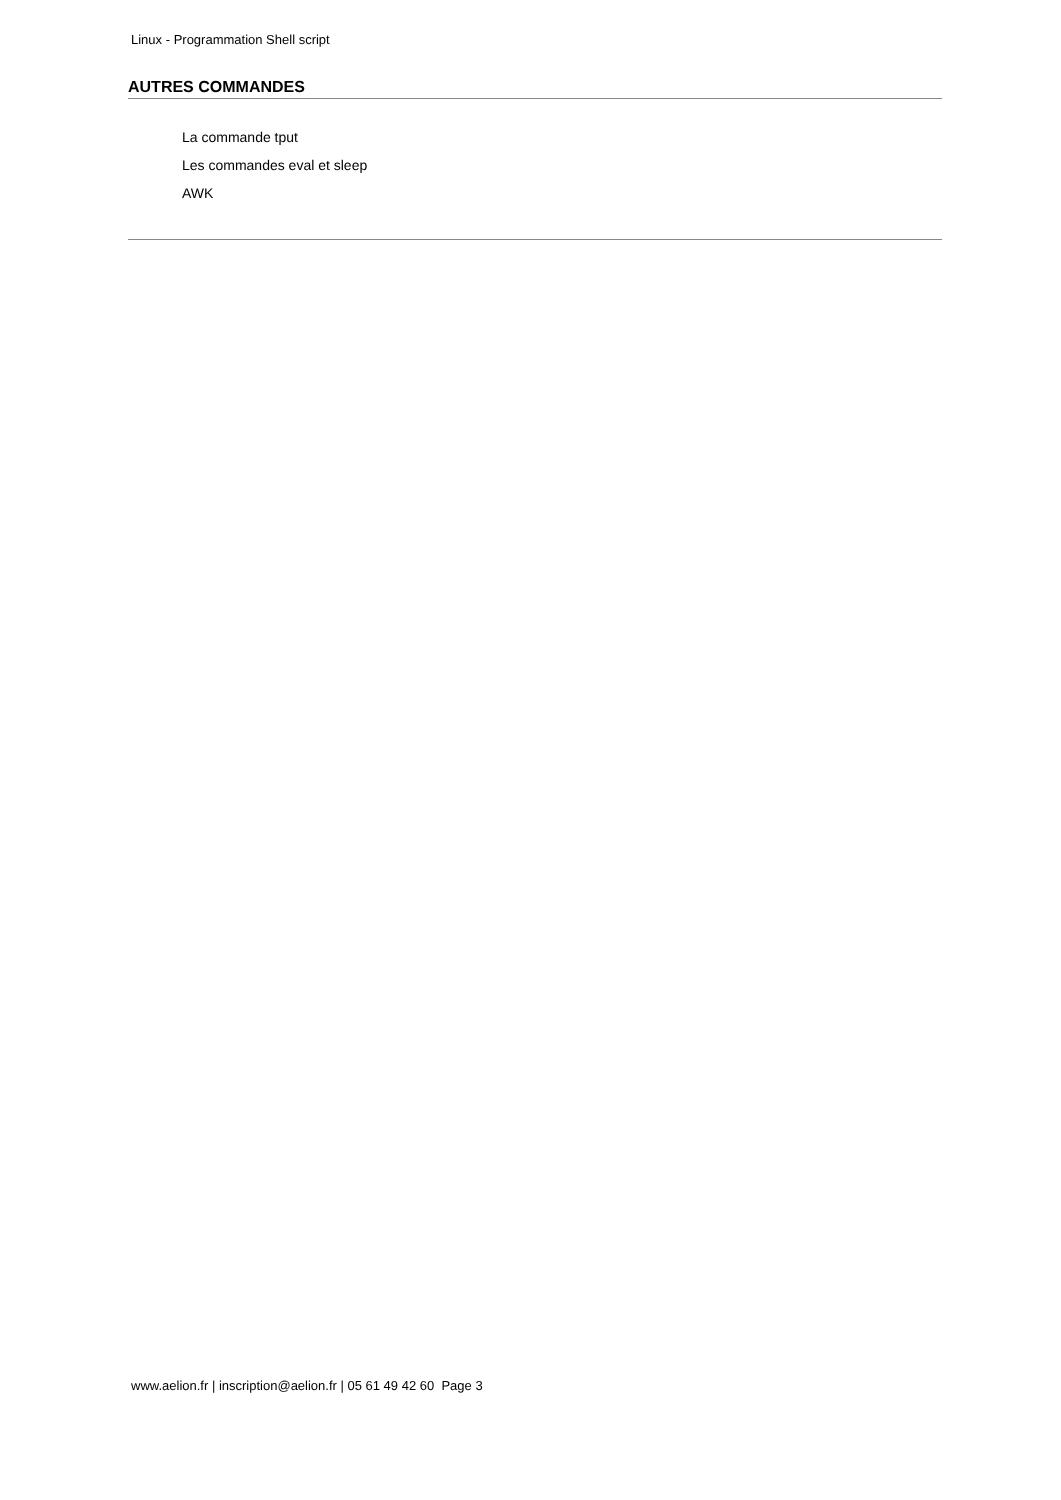Linux - Programmation Shell script
AUTRES COMMANDES
La commande tput
Les commandes eval et sleep
AWK
www.aelion.fr | inscription@aelion.fr | 05 61 49 42 60 Page 3